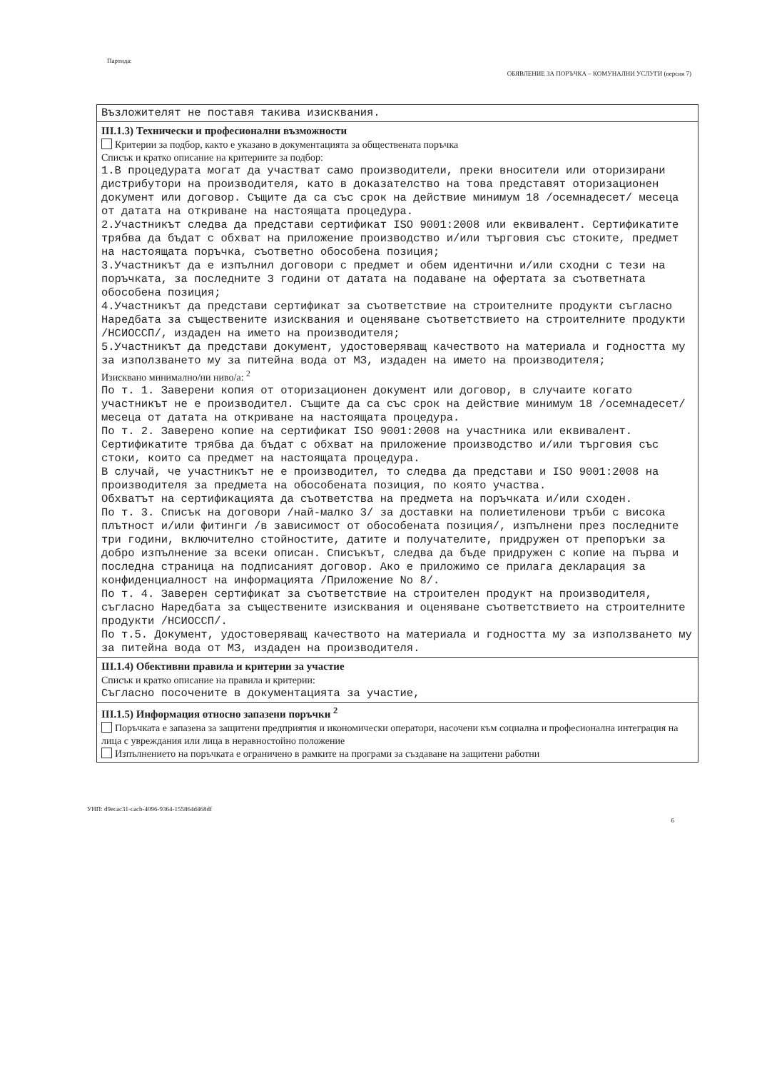Партида:
ОБЯВЛЕНИЕ ЗА ПОРЪЧКА – КОМУНАЛНИ УСЛУГИ (версия 7)
Възложителят не поставя такива изисквания.
III.1.3) Технически и професионални възможности
Критерии за подбор, както е указано в документацията за обществената поръчка
Списък и кратко описание на критериите за подбор:
1.В процедурата могат да участват само производители, преки вносители или оторизирани дистрибутори на производителя, като в доказателство на това представят оторизационен документ или договор. Същите да са със срок на действие минимум 18 /осемнадесет/ месеца от датата на откриване на настоящата процедура.
2.Участникът следва да представи сертификат ISO 9001:2008 или еквивалент. Сертификатите трябва да бъдат с обхват на приложение производство и/или търговия със стоките, предмет на настоящата поръчка, съответно обособена позиция;
3.Участникът да е изпълнил договори с предмет и обем идентични и/или сходни с тези на поръчката, за последните 3 години от датата на подаване на офертата за съответната обособена позиция;
4.Участникът да представи сертификат за съответствие на строителните продукти съгласно Наредбата за съществените изисквания и оценяване съответствието на строителните продукти /НСИОССП/, издаден на името на производителя;
5.Участникът да представи документ, удостоверяващ качеството на материала и годността му за използването му за питейна вода от МЗ, издаден на името на производителя;
Изисквано минимално/ни ниво/а: <sup>2</sup>
По т. 1. Заверени копия от оторизационен документ или договор, в случаите когато участникът не е производител. Същите да са със срок на действие минимум 18 /осемнадесет/ месеца от датата на откриване на настоящата процедура.
По т. 2. Заверено копие на сертификат ISO 9001:2008 на участника или еквивалент. Сертификатите трябва да бъдат с обхват на приложение производство и/или търговия със стоки, които са предмет на настоящата процедура.
В случай, че участникът не е производител, то следва да представи и ISO 9001:2008 на производителя за предмета на обособената позиция, по която участва.
Обхватът на сертификацията да съответства на предмета на поръчката и/или сходен.
По т. 3. Списък на договори /най-малко 3/ за доставки на полиетиленови тръби с висока плътност и/или фитинги /в зависимост от обособената позиция/, изпълнени през последните три години, включително стойностите, датите и получателите, придружен от препоръки за добро изпълнение за всеки описан. Списъкът, следва да бъде придружен с копие на първа и последна страница на подписаният договор. Ако е приложимо се прилага декларация за конфиденциалност на информацията /Приложение No 8/.
По т. 4. Заверен сертификат за съответствие на строителен продукт на производителя, съгласно Наредбата за съществените изисквания и оценяване съответствието на строителните продукти /НСИОССП/.
По т.5. Документ, удостоверяващ качеството на материала и годността му за използването му за питейна вода от МЗ, издаден на производителя.
III.1.4) Обективни правила и критерии за участие
Списък и кратко описание на правила и критерии:
Съгласно посочените в документацията за участие,
III.1.5) Информация относно запазени поръчки <sup>2</sup>
Поръчката е запазена за защитени предприятия и икономически оператори, насочени към социална и професионална интеграция на лица с увреждания или лица в неравностойно положение
Изпълнението на поръчката е ограничено в рамките на програми за създаване на защитени работни
УНП: d9ecac31-cacb-4096-9364-155864d468df
6